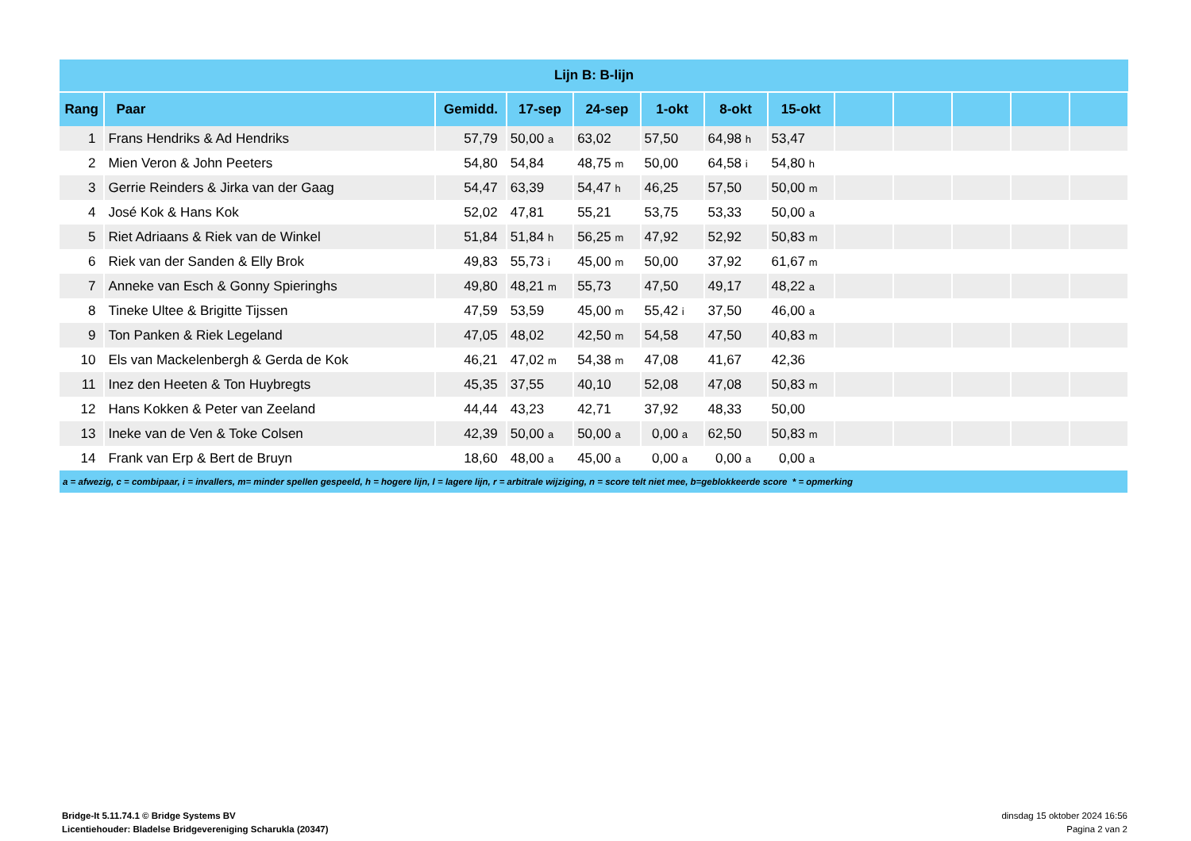| Lijn B: B-lijn | | | | | | | | | | | | |
| --- | --- | --- | --- | --- | --- | --- | --- | --- | --- | --- | --- | --- |
| Rang | Paar | Gemidd. | 17-sep | 24-sep | 1-okt | 8-okt | 15-okt | | | | | |
| 1 | Frans Hendriks & Ad Hendriks | 57,79 | 50,00 a | 63,02 | 57,50 | 64,98 h | 53,47 | | | | | |
| 2 | Mien Veron & John Peeters | 54,80 | 54,84 | 48,75 m | 50,00 | 64,58 i | 54,80 h | | | | | |
| 3 | Gerrie Reinders & Jirka van der Gaag | 54,47 | 63,39 | 54,47 h | 46,25 | 57,50 | 50,00 m | | | | | |
| 4 | José Kok & Hans Kok | 52,02 | 47,81 | 55,21 | 53,75 | 53,33 | 50,00 a | | | | | |
| 5 | Riet Adriaans & Riek van de Winkel | 51,84 | 51,84 h | 56,25 m | 47,92 | 52,92 | 50,83 m | | | | | |
| 6 | Riek van der Sanden & Elly Brok | 49,83 | 55,73 i | 45,00 m | 50,00 | 37,92 | 61,67 m | | | | | |
| 7 | Anneke van Esch & Gonny Spieringhs | 49,80 | 48,21 m | 55,73 | 47,50 | 49,17 | 48,22 a | | | | | |
| 8 | Tineke Ultee & Brigitte Tijssen | 47,59 | 53,59 | 45,00 m | 55,42 i | 37,50 | 46,00 a | | | | | |
| 9 | Ton Panken & Riek Legeland | 47,05 | 48,02 | 42,50 m | 54,58 | 47,50 | 40,83 m | | | | | |
| 10 | Els van Mackelenbergh & Gerda de Kok | 46,21 | 47,02 m | 54,38 m | 47,08 | 41,67 | 42,36 | | | | | |
| 11 | Inez den Heeten & Ton Huybregts | 45,35 | 37,55 | 40,10 | 52,08 | 47,08 | 50,83 m | | | | | |
| 12 | Hans Kokken & Peter van Zeeland | 44,44 | 43,23 | 42,71 | 37,92 | 48,33 | 50,00 | | | | | |
| 13 | Ineke van de Ven & Toke Colsen | 42,39 | 50,00 a | 50,00 a | 0,00 a | 62,50 | 50,83 m | | | | | |
| 14 | Frank van Erp & Bert de Bruyn | 18,60 | 48,00 a | 45,00 a | 0,00 a | 0,00 a | 0,00 a | | | | | |
| a = afwezig, c = combipaar, i = invallers, m= minder spellen gespeeld, h = hogere lijn, l = lagere lijn, r = arbitrale wijziging, n = score telt niet mee, b=geblokkeerde score * = opmerking | | | | | | | | | | | | |
Bridge-It 5.11.74.1 © Bridge Systems BV
Licentiehouder: Bladelse Bridgevereniging Scharukla (20347)
dinsdag 15 oktober 2024 16:56
Pagina 2 van 2